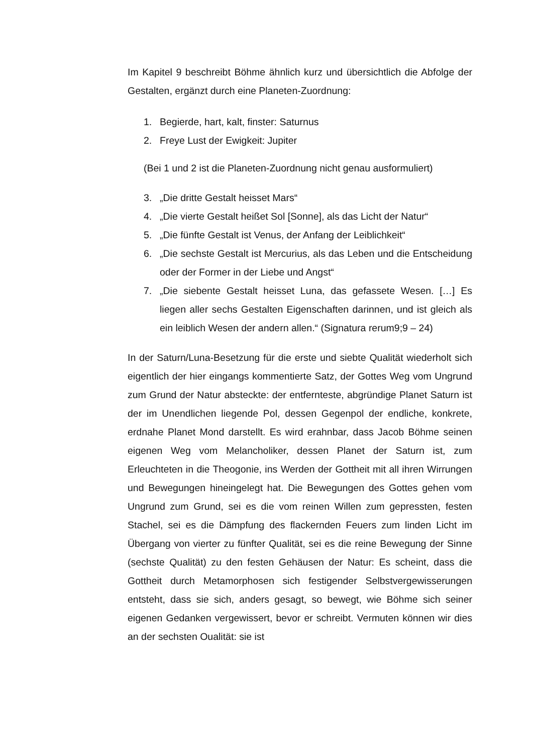Im Kapitel 9 beschreibt Böhme ähnlich kurz und übersichtlich die Abfolge der Gestalten, ergänzt durch eine Planeten-Zuordnung:
1. Begierde, hart, kalt, finster: Saturnus
2. Freye Lust der Ewigkeit: Jupiter
(Bei 1 und 2 ist die Planeten-Zuordnung nicht genau ausformuliert)
3. „Die dritte Gestalt heisset Mars“
4. „Die vierte Gestalt heißet Sol [Sonne], als das Licht der Natur“
5. „Die fünfte Gestalt ist Venus, der Anfang der Leiblichkeit“
6. „Die sechste Gestalt ist Mercurius, als das Leben und die Entscheidung oder der Former in der Liebe und Angst“
7. „Die siebente Gestalt heisset Luna, das gefassete Wesen. […] Es liegen aller sechs Gestalten Eigenschaften darinnen, und ist gleich als ein leiblich Wesen der andern allen.“ (Signatura rerum9;9 – 24)
In der Saturn/Luna-Besetzung für die erste und siebte Qualität wiederholt sich eigentlich der hier eingangs kommentierte Satz, der Gottes Weg vom Ungrund zum Grund der Natur absteckte: der entfernteste, abgründige Planet Saturn ist der im Unendlichen liegende Pol, dessen Gegenpol der endliche, konkrete, erdnahe Planet Mond darstellt. Es wird erahnbar, dass Jacob Böhme seinen eigenen Weg vom Melancholiker, dessen Planet der Saturn ist, zum Erleuchteten in die Theogonie, ins Werden der Gottheit mit all ihren Wirrungen und Bewegungen hineingelegt hat. Die Bewegungen des Gottes gehen vom Ungrund zum Grund, sei es die vom reinen Willen zum gepressten, festen Stachel, sei es die Dämpfung des flackernden Feuers zum linden Licht im Übergang von vierter zu fünfter Qualität, sei es die reine Bewegung der Sinne (sechste Qualität) zu den festen Gehäusen der Natur: Es scheint, dass die Gottheit durch Metamorphosen sich festigender Selbstvergewisserungen entsteht, dass sie sich, anders gesagt, so bewegt, wie Böhme sich seiner eigenen Gedanken vergewissert, bevor er schreibt. Vermuten können wir dies an der sechsten Oualität: sie ist